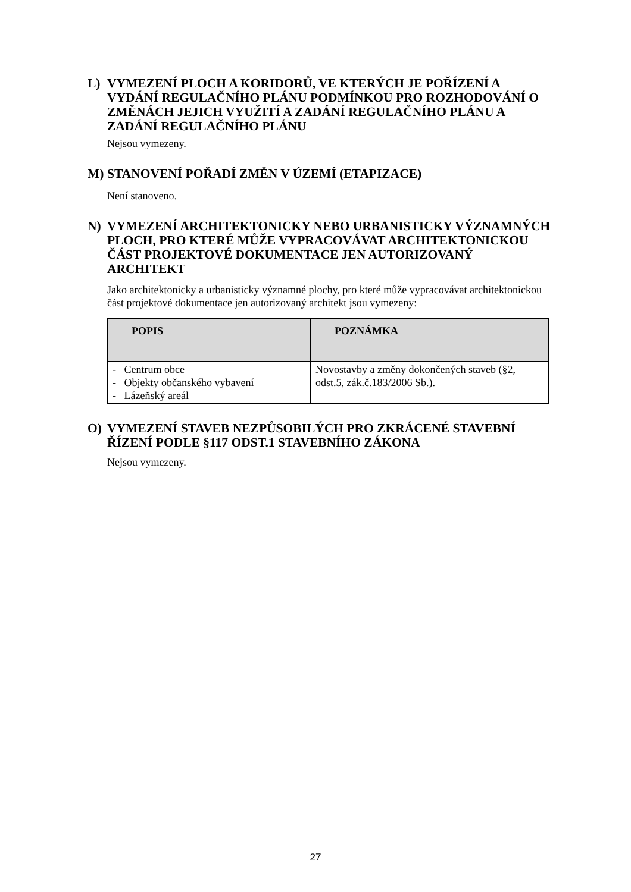L) VYMEZENÍ PLOCH A KORIDORŮ, VE KTERÝCH JE POŘÍZENÍ A VYDÁNÍ REGULAČNÍHO PLÁNU PODMÍNKOU PRO ROZHODOVÁNÍ O ZMĚNÁCH JEJICH VYUŽITÍ A ZADÁNÍ REGULAČNÍHO PLÁNU A ZADÁNÍ REGULAČNÍHO PLÁNU
Nejsou vymezeny.
M) STANOVENÍ POŘADÍ ZMĚN V ÚZEMÍ (ETAPIZACE)
Není stanoveno.
N) VYMEZENÍ ARCHITEKTONICKY NEBO URBANISTICKY VÝZNAMNÝCH PLOCH, PRO KTERÉ MŮŽE VYPRACOVÁVAT ARCHITEKTONICKOU ČÁST PROJEKTOVÉ DOKUMENTACE JEN AUTORIZOVANÝ ARCHITEKT
Jako architektonicky a urbanisticky významné plochy, pro které může vypracovávat architektonickou část projektové dokumentace jen autorizovaný architekt jsou vymezeny:
| POPIS | POZNÁMKA |
| --- | --- |
| - Centrum obce - Objekty občanského vybavení - Lázeňský areál | Novostavby a změny dokončených staveb (§2, odst.5, zák.č.183/2006 Sb.). |
O) VYMEZENÍ STAVEB NEZPŮSOBILÝCH PRO ZKRÁCENÉ STAVEBNÍ ŘÍZENÍ PODLE §117 ODST.1 STAVEBNÍHO ZÁKONA
Nejsou vymezeny.
27